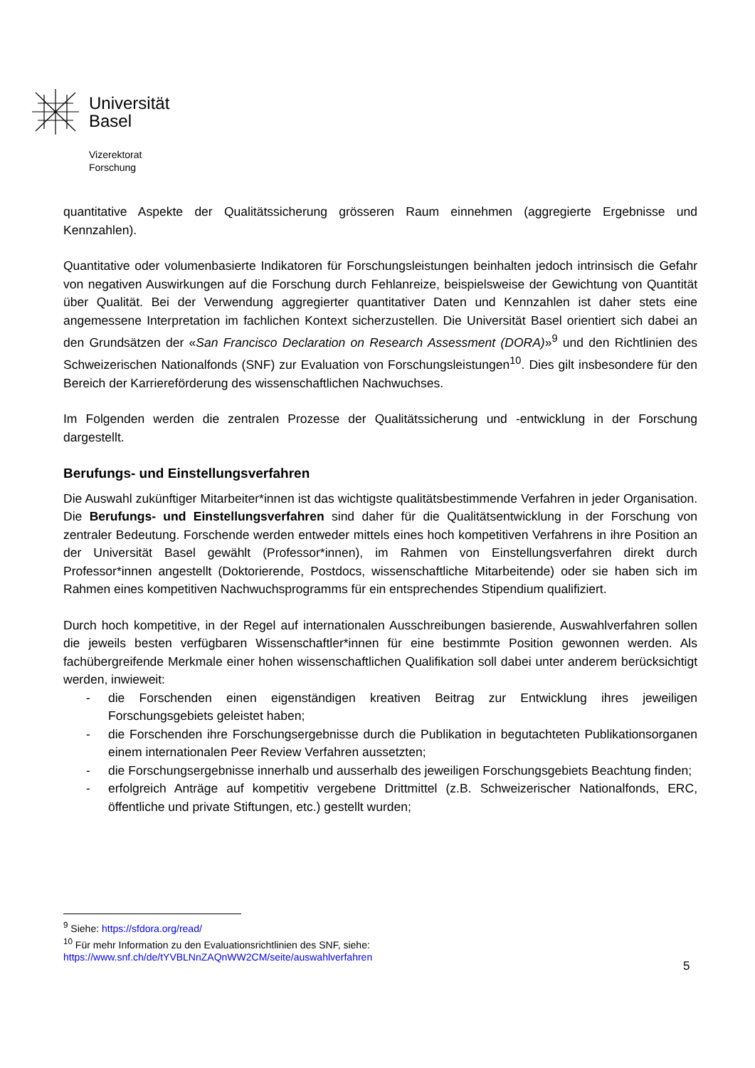Universität
Basel
Vizerektorat
Forschung
quantitative Aspekte der Qualitätssicherung grösseren Raum einnehmen (aggregierte Ergebnisse und Kennzahlen).
Quantitative oder volumenbasierte Indikatoren für Forschungsleistungen beinhalten jedoch intrinsisch die Gefahr von negativen Auswirkungen auf die Forschung durch Fehlanreize, beispielsweise der Gewichtung von Quantität über Qualität. Bei der Verwendung aggregierter quantitativer Daten und Kennzahlen ist daher stets eine angemessene Interpretation im fachlichen Kontext sicherzustellen. Die Universität Basel orientiert sich dabei an den Grundsätzen der «San Francisco Declaration on Research Assessment (DORA)»<sup>9</sup> und den Richtlinien des Schweizerischen Nationalfonds (SNF) zur Evaluation von Forschungsleistungen<sup>10</sup>. Dies gilt insbesondere für den Bereich der Karriereförderung des wissenschaft­lichen Nachwuchses.
Im Folgenden werden die zentralen Prozesse der Qualitätssicherung und -entwicklung in der Forschung dargestellt.
Berufungs- und Einstellungsverfahren
Die Auswahl zukünftiger Mitarbeiter*innen ist das wichtigste qualitätsbestimmende Verfahren in jeder Organisation. Die Berufungs- und Einstellungsverfahren sind daher für die Qualitätsentwicklung in der Forschung von zentraler Bedeutung. Forschende werden entweder mittels eines hoch kompetitiven Verfahrens in ihre Position an der Universität Basel gewählt (Professor*innen), im Rahmen von Einstellungsverfahren direkt durch Professor*innen angestellt (Doktorierende, Postdocs, wissenschaft­liche Mitarbeitende) oder sie haben sich im Rahmen eines kompetitiven Nachwuchsprogramms für ein entsprechendes Stipendium qualifiziert.
Durch hoch kompetitive, in der Regel auf internationalen Ausschreibungen basierende, Auswahlverfahren sollen die jeweils besten verfügbaren Wissenschaftler*innen für eine bestimmte Position gewonnen werden. Als fachübergreifende Merkmale einer hohen wissenschaftlichen Qualifikation soll dabei unter anderem berücksichtigt werden, inwieweit:
- die Forschenden einen eigenständigen kreativen Beitrag zur Entwicklung ihres jeweiligen Forschungsgebiets geleistet haben;
- die Forschenden ihre Forschungsergebnisse durch die Publikation in begutachteten Publikationsorganen einem internationalen Peer Review Verfahren aussetzten;
- die Forschungsergebnisse innerhalb und ausserhalb des jeweiligen Forschungsgebiets Beachtung finden;
- erfolgreich Anträge auf kompetitiv vergebene Drittmittel (z.B. Schweizerischer Nationalfonds, ERC, öffentliche und private Stiftungen, etc.) gestellt wurden;
<sup>9</sup> Siehe: https://sfdora.org/read/
<sup>10</sup> Für mehr Information zu den Evaluationsrichtlinien des SNF, siehe:
https://www.snf.ch/de/tYVBLNnZAQnWW2CM/seite/auswahlverfahren
5